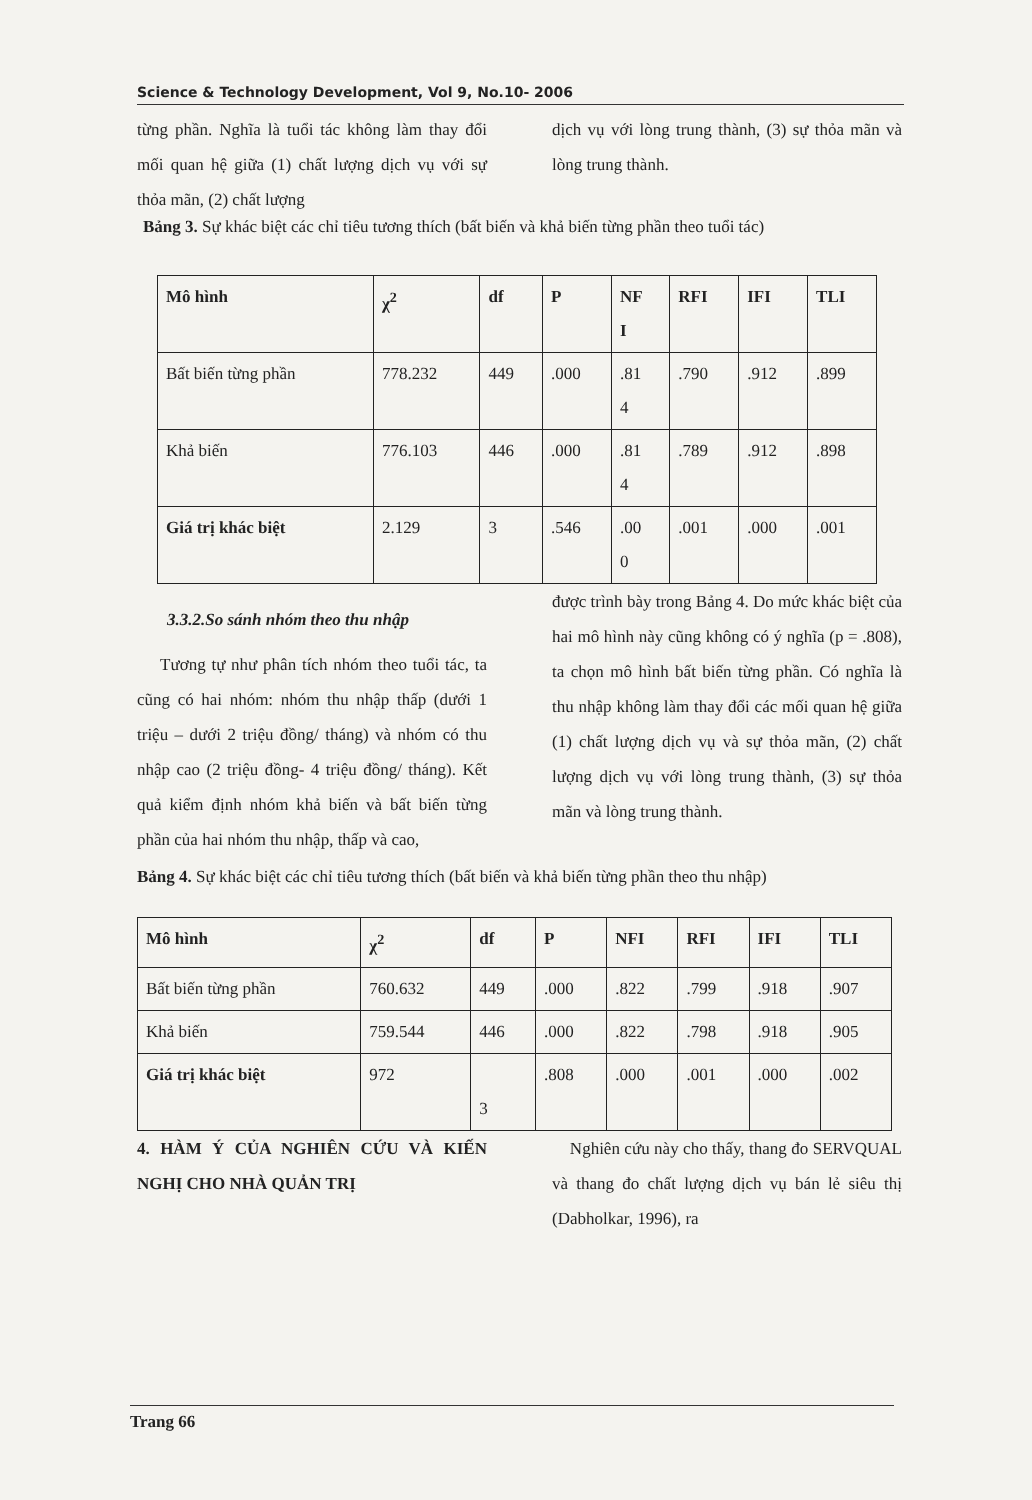Science & Technology Development, Vol 9, No.10- 2006
từng phần. Nghĩa là tuổi tác không làm thay đổi mối quan hệ giữa (1) chất lượng dịch vụ với sự thỏa mãn, (2) chất lượng
dịch vụ với lòng trung thành, (3) sự thỏa mãn và lòng trung thành.
Bảng 3. Sự khác biệt các chỉ tiêu tương thích (bất biến và khả biến từng phần theo tuổi tác)
| Mô hình | χ<sup>2</sup> | df | P | NF I | RFI | IFI | TLI |
| --- | --- | --- | --- | --- | --- | --- | --- |
| Bất biến từng phần | 778.232 | 449 | .000 | .81 4 | .790 | .912 | .899 |
| Khả biến | 776.103 | 446 | .000 | .81 4 | .789 | .912 | .898 |
| Giá trị khác biệt | 2.129 | 3 | .546 | .00 0 | .001 | .000 | .001 |
3.3.2.So sánh nhóm theo thu nhập
Tương tự như phân tích nhóm theo tuổi tác, ta cũng có hai nhóm: nhóm thu nhập thấp (dưới 1 triệu – dưới 2 triệu đồng/ tháng) và nhóm có thu nhập cao (2 triệu đồng- 4 triệu đồng/ tháng). Kết quả kiểm định nhóm khả biến và bất biến từng phần của hai nhóm thu nhập, thấp và cao,
được trình bày trong Bảng 4. Do mức khác biệt của hai mô hình này cũng không có ý nghĩa (p = .808), ta chọn mô hình bất biến từng phần. Có nghĩa là thu nhập không làm thay đổi các mối quan hệ giữa (1) chất lượng dịch vụ và sự thỏa mãn, (2) chất lượng dịch vụ với lòng trung thành, (3) sự thỏa mãn và lòng trung thành.
Bảng 4. Sự khác biệt các chỉ tiêu tương thích (bất biến và khả biến từng phần theo thu nhập)
| Mô hình | χ<sup>2</sup> | df | P | NFI | RFI | IFI | TLI |
| --- | --- | --- | --- | --- | --- | --- | --- |
| Bất biến từng phần | 760.632 | 449 | .000 | .822 | .799 | .918 | .907 |
| Khả biến | 759.544 | 446 | .000 | .822 | .798 | .918 | .905 |
| Giá trị khác biệt | 972 | 3 | .808 | .000 | .001 | .000 | .002 |
4. HÀM Ý CỦA NGHIÊN CỨU VÀ KIẾN NGHỊ CHO NHÀ QUẢN TRỊ
Nghiên cứu này cho thấy, thang đo SERVQUAL và thang đo chất lượng dịch vụ bán lẻ siêu thị (Dabholkar, 1996), ra
Trang 66